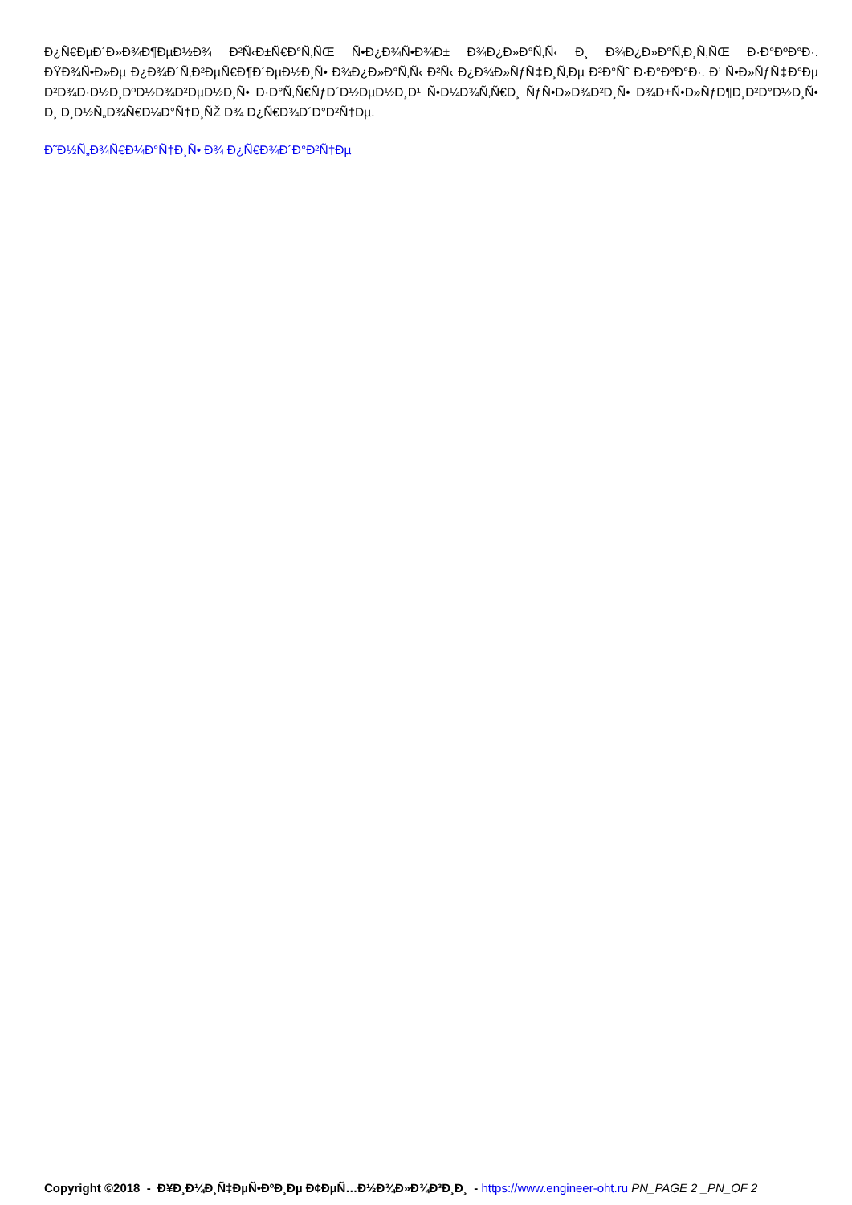Ð¿Ñ€ÐµÐ´Ð»Ð¾Ð¶ÐµÐ½Ð¾ Ð²Ñ‹Ð±Ñ€Ð°Ñ‚ÑŒ Ñ•Ð¿Ð¾Ñ•Ð¾Ð± Ð¾Ð¿Ð»Ð°Ñ‚Ñ‹ Ð¸ Ð¾Ð¿Ð»Ð°Ñ‚Ð¸Ñ‚ÑŒ Ð·Ð°ÐºÐ°Ð·. ÐŸÐ¾Ñ•Ð»Ðµ Ð¿Ð¾Ð´Ñ‚Ð²ÐµÑ€Ð¶Ð´ÐµÐ½Ð¸Ñ• Ð¾Ð¿Ð»Ð°Ñ‚Ñ‹ Ð²Ñ‹ Ð¿Ð¾Ð»ÑƒÑ‡Ð¸Ñ‚Ðµ Ð²Ð°Ñˆ Ð·Ð°ÐºÐ°Ð·. Ð’ Ñ•Ð»ÑƒÑ‡Ð°Ðµ Ð²Ð¾Ð·Ð½Ð¸ÐºÐ½Ð¾Ð²ÐµÐ½Ð¸Ñ• Ð·Ð°Ñ‚Ñ€ÑƒÐ´Ð½ÐµÐ½Ð¸Ð¹ Ñ•Ð¼Ð¾Ñ‚Ñ€Ð¸ ÑƒÑ•Ð»Ð¾Ð²Ð¸Ñ• Ð¾Ð±Ñ•Ð»ÑƒÐ¶Ð¸Ð²Ð°Ð½Ð¸Ñ• Ð¸ Ð¸Ð½Ñ„Ð¾Ñ€Ð¼Ð°Ñ†Ð¸ÑŽ Ð¾ Ð¿Ñ€Ð¾Ð´Ð°Ð²Ñ†Ðµ.
Ð˜Ð½Ñ„Ð¾Ñ€Ð¼Ð°Ñ†Ð¸Ñ• Ð¾ Ð¿Ñ€Ð¾Ð´Ð°Ð²Ñ†Ðµ
Copyright ©2018 - Ð¥Ð¸Ð¼Ð¸Ñ‡ÐµÑ•ÐºÐ¸Ðµ Ð¢ÐµÑ…Ð½Ð¾Ð»Ð¾Ð³Ð¸Ð¸ - https://www.engineer-oht.ru PN_PAGE 2 _PN_OF 2